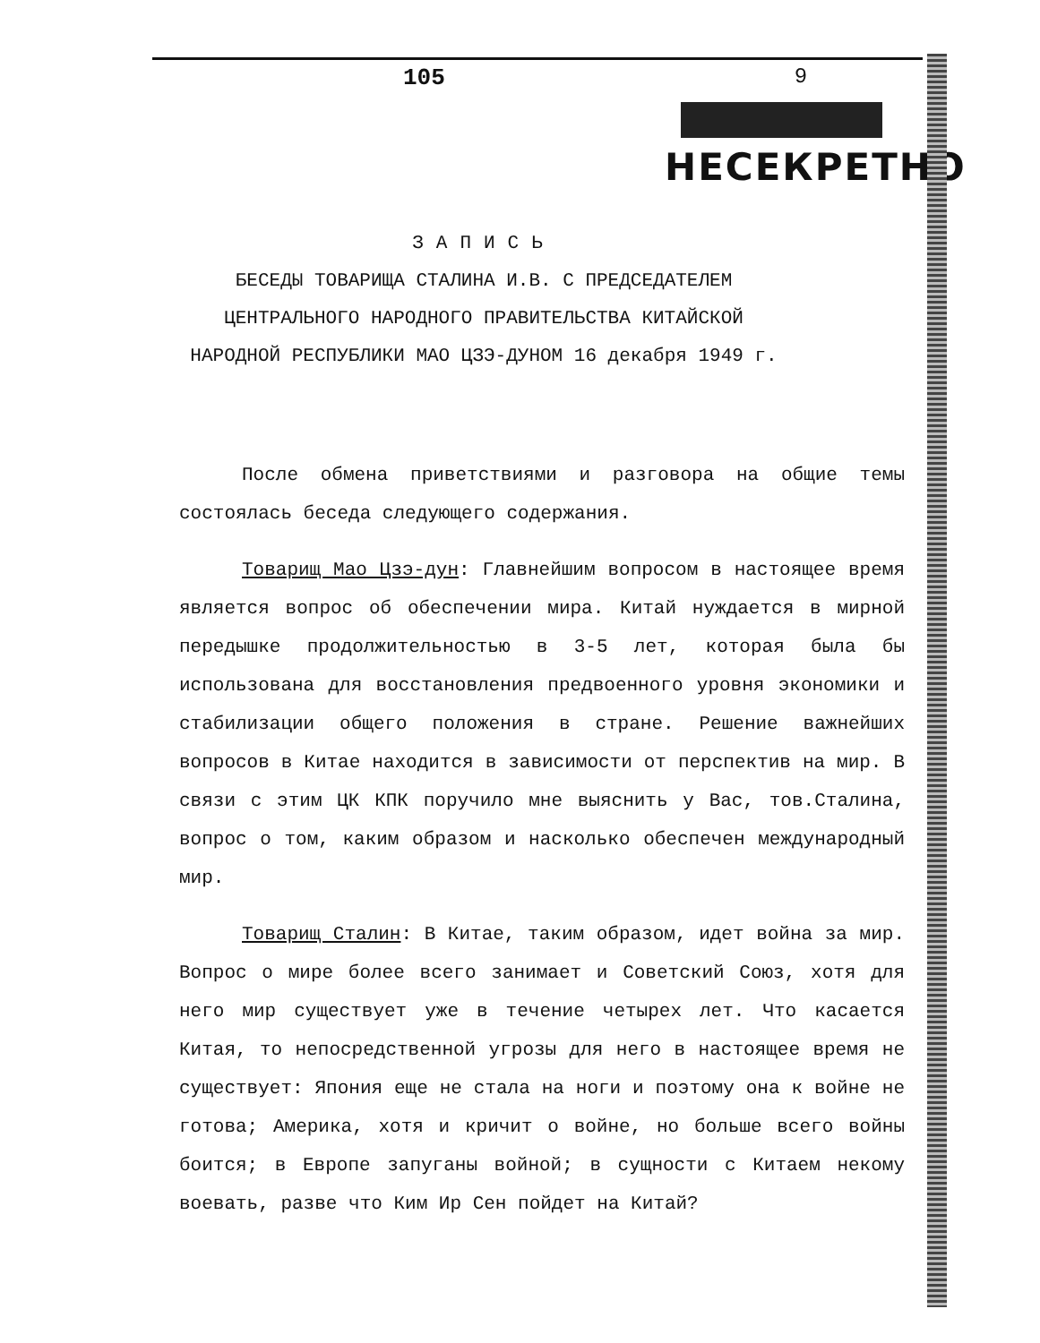105 9
НЕСЕКРЕТНО
ЗАПИСЬ
БЕСЕДЫ ТОВАРИЩА СТАЛИНА И.В. С ПРЕДСЕДАТЕЛЕМ
ЦЕНТРАЛЬНОГО НАРОДНОГО ПРАВИТЕЛЬСТВА КИТАЙСКОЙ
НАРОДНОЙ РЕСПУБЛИКИ МАО ЦЗЭ-ДУНОМ 16 декабря 1949 г.
После обмена приветствиями и разговора на общие темы состоялась беседа следующего содержания.
Товарищ Мао Цзэ-дун: Главнейшим вопросом в настоящее время является вопрос об обеспечении мира. Китай нуждается в мирной передышке продолжительностью в 3-5 лет, которая была бы использована для восстановления предвоенного уровня экономики и стабилизации общего положения в стране. Решение важнейших вопросов в Китае находится в зависимости от перспектив на мир. В связи с этим ЦК КПК поручило мне выяснить у Вас, тов.Сталина, вопрос о том, каким образом и насколько обеспечен международный мир.
Товарищ Сталин: В Китае, таким образом, идет война за мир. Вопрос о мире более всего занимает и Советский Союз, хотя для него мир существует уже в течение четырех лет. Что касается Китая, то непосредственной угрозы для него в настоящее время не существует: Япония еще не стала на ноги и поэтому она к войне не готова; Америка, хотя и кричит о войне, но больше всего войны боится; в Европе запуганы войной; в сущности с Китаем некому воевать, разве что Ким Ир Сен пойдет на Китай?